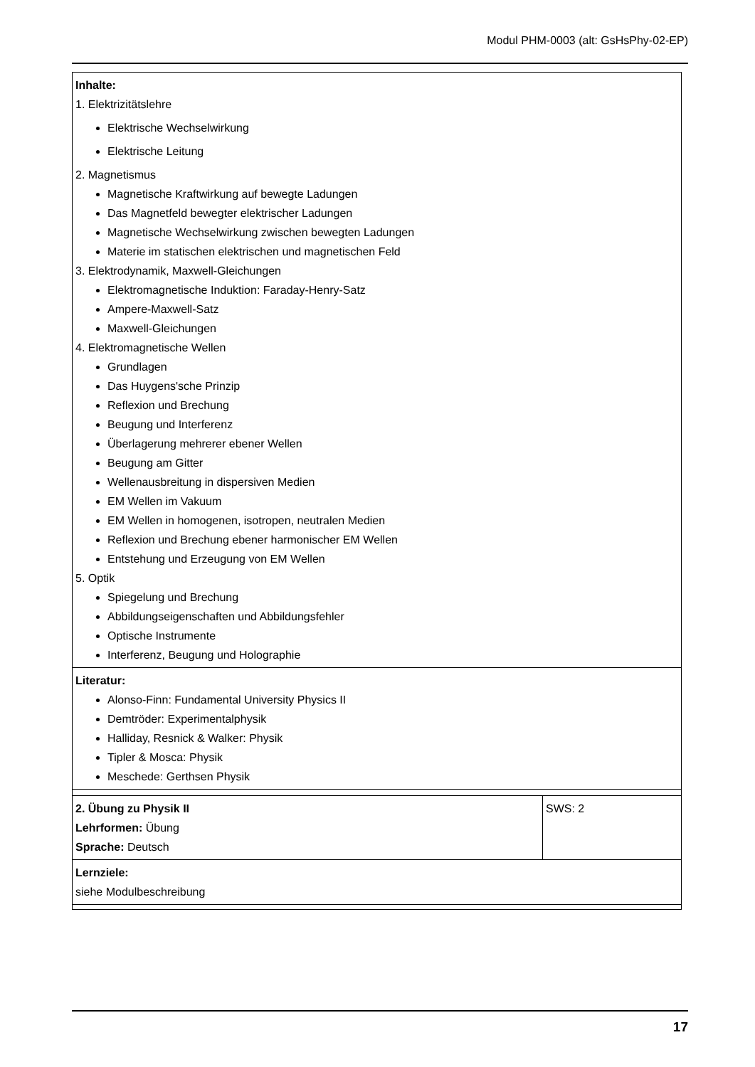Modul PHM-0003 (alt: GsHsPhy-02-EP)
| Inhalte: 1. Elektrizitätslehre Elektrische Wechselwirkung Elektrische Leitung 2. Magnetismus Magnetische Kraftwirkung auf bewegte Ladungen Das Magnetfeld bewegter elektrischer Ladungen Magnetische Wechselwirkung zwischen bewegten Ladungen Materie im statischen elektrischen und magnetischen Feld 3. Elektrodynamik, Maxwell-Gleichungen Elektromagnetische Induktion: Faraday-Henry-Satz Ampere-Maxwell-Satz Maxwell-Gleichungen 4. Elektromagnetische Wellen Grundlagen Das Huygens'sche Prinzip Reflexion und Brechung Beugung und Interferenz Überlagerung mehrerer ebener Wellen Beugung am Gitter Wellenausbreitung in dispersiven Medien EM Wellen im Vakuum EM Wellen in homogenen, isotropen, neutralen Medien Reflexion und Brechung ebener harmonischer EM Wellen Entstehung und Erzeugung von EM Wellen 5. Optik Spiegelung und Brechung Abbildungseigenschaften und Abbildungsfehler Optische Instrumente Interferenz, Beugung und Holographie | |
| Literatur: Alonso-Finn: Fundamental University Physics II Demtröder: Experimentalphysik Halliday, Resnick & Walker: Physik Tipler & Mosca: Physik Meschede: Gerthsen Physik | |
| 2. Übung zu Physik II Lehrformen: Übung Sprache: Deutsch | SWS: 2 |
| Lernziele: siehe Modulbeschreibung | |
17